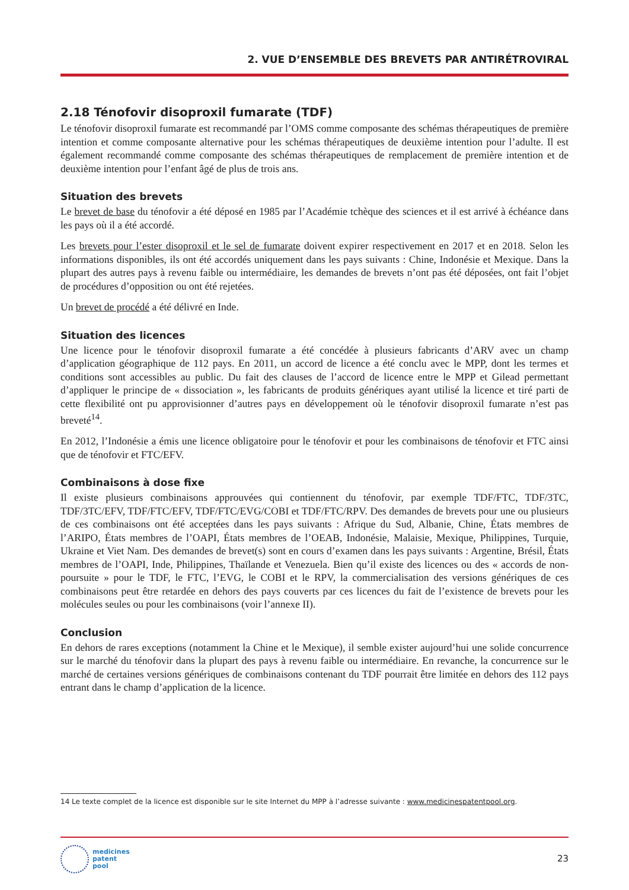2. VUE D’ENSEMBLE DES BREVETS PAR ANTIRÉTROVIRAL
2.18 Ténofovir disoproxil fumarate (TDF)
Le ténofovir disoproxil fumarate est recommandé par l’OMS comme composante des schémas thérapeutiques de première intention et comme composante alternative pour les schémas thérapeutiques de deuxième intention pour l’adulte. Il est également recommandé comme composante des schémas thérapeutiques de remplacement de première intention et de deuxième intention pour l’enfant âgé de plus de trois ans.
Situation des brevets
Le brevet de base du ténofovir a été déposé en 1985 par l’Académie tchèque des sciences et il est arrivé à échéance dans les pays où il a été accordé.
Les brevets pour l’ester disoproxil et le sel de fumarate doivent expirer respectivement en 2017 et en 2018. Selon les informations disponibles, ils ont été accordés uniquement dans les pays suivants : Chine, Indonésie et Mexique. Dans la plupart des autres pays à revenu faible ou intermédiaire, les demandes de brevets n’ont pas été déposées, ont fait l’objet de procédures d’opposition ou ont été rejetées.
Un brevet de procédé a été délivré en Inde.
Situation des licences
Une licence pour le ténofovir disoproxil fumarate a été concédée à plusieurs fabricants d’ARV avec un champ d’application géographique de 112 pays. En 2011, un accord de licence a été conclu avec le MPP, dont les termes et conditions sont accessibles au public. Du fait des clauses de l’accord de licence entre le MPP et Gilead permettant d’appliquer le principe de « dissociation », les fabricants de produits génériques ayant utilisé la licence et tiré parti de cette flexibilité ont pu approvisionner d’autres pays en développement où le ténofovir disoproxil fumarate n’est pas breveté<sup>14</sup>.
En 2012, l’Indonésie a émis une licence obligatoire pour le ténofovir et pour les combinaisons de ténofovir et FTC ainsi que de ténofovir et FTC/EFV.
Combinaisons à dose fixe
Il existe plusieurs combinaisons approuvées qui contiennent du ténofovir, par exemple TDF/FTC, TDF/3TC, TDF/3TC/EFV, TDF/FTC/EFV, TDF/FTC/EVG/COBI et TDF/FTC/RPV. Des demandes de brevets pour une ou plusieurs de ces combinaisons ont été acceptées dans les pays suivants : Afrique du Sud, Albanie, Chine, États membres de l’ARIPO, États membres de l’OAPI, États membres de l’OEAB, Indonésie, Malaisie, Mexique, Philippines, Turquie, Ukraine et Viet Nam. Des demandes de brevet(s) sont en cours d’examen dans les pays suivants : Argentine, Brésil, États membres de l’OAPI, Inde, Philippines, Thaïlande et Venezuela. Bien qu’il existe des licences ou des « accords de non-poursuite » pour le TDF, le FTC, l’EVG, le COBI et le RPV, la commercialisation des versions génériques de ces combinaisons peut être retardée en dehors des pays couverts par ces licences du fait de l’existence de brevets pour les molécules seules ou pour les combinaisons (voir l’annexe II).
Conclusion
En dehors de rares exceptions (notamment la Chine et le Mexique), il semble exister aujourd’hui une solide concurrence sur le marché du ténofovir dans la plupart des pays à revenu faible ou intermédiaire. En revanche, la concurrence sur le marché de certaines versions génériques de combinaisons contenant du TDF pourrait être limitée en dehors des 112 pays entrant dans le champ d’application de la licence.
14 Le texte complet de la licence est disponible sur le site Internet du MPP à l’adresse suivante : www.medicinespatentpool.org.
medicines
patent
pool
23